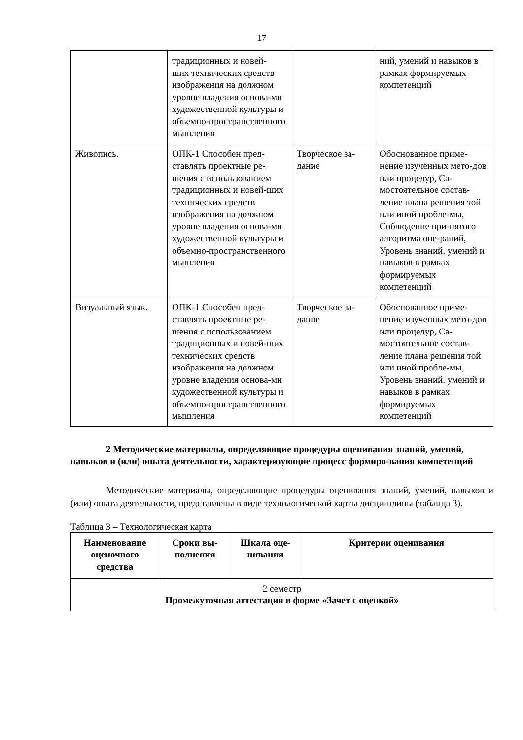17
| | традиционных и новей- ших технических средств изображения на должном уровне владения основа-ми художественной культуры и объемно-пространственного мышления | | ний, умений и навыков в рамках формируемых компетенций |
| Живопись. | ОПК-1 Способен пред-ставлять проектные ре-шения с использованием традиционных и новей-ших технических средств изображения на должном уровне владения основа-ми художественной культуры и объемно-пространственного мышления | Творческое за-дание | Обоснованное приме-нение изученных мето-дов или процедур, Са-мостоятельное состав-ление плана решения той или иной пробле-мы, Соблюдение при-нятого алгоритма опе-раций, Уровень знаний, умений и навыков в рамках формируемых компетенций |
| Визуальный язык. | ОПК-1 Способен пред-ставлять проектные ре-шения с использованием традиционных и новей-ших технических средств изображения на должном уровне владения основа-ми художественной культуры и объемно-пространственного мышления | Творческое за-дание | Обоснованное приме-нение изученных мето-дов или процедур, Са-мостоятельное состав-ление плана решения той или иной пробле-мы, Уровень знаний, умений и навыков в рамках формируемых компетенций |
2 Методические материалы, определяющие процедуры оценивания знаний, умений, навыков и (или) опыта деятельности, характеризующие процесс формиро-вания компетенций
Методические материалы, определяющие процедуры оценивания знаний, умений, навыков и (или) опыта деятельности, представлены в виде технологической карты дисци-плины (таблица 3).
Таблица 3 – Технологическая карта
| Наименование оценочного средства | Сроки вы-полнения | Шкала оце-нивания | Критерии оценивания |
| --- | --- | --- | --- |
| 2 семестр Промежуточная аттестация в форме «Зачет с оценкой» | | | |